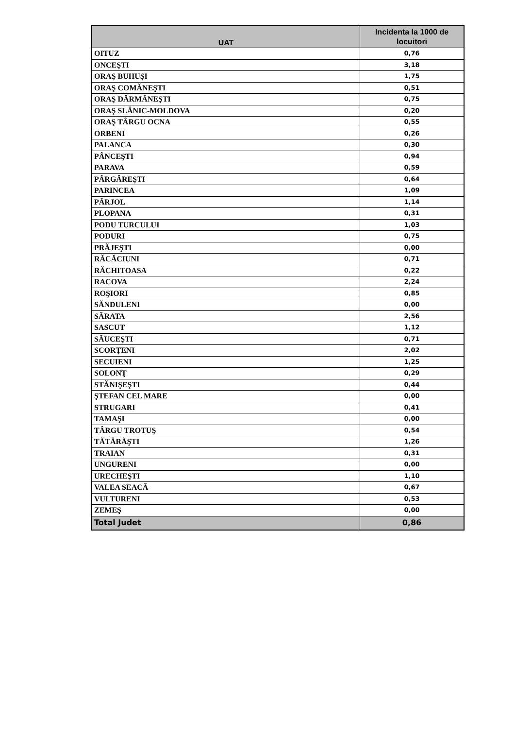| UAT | Incidenta la 1000 de locuitori |
| --- | --- |
| OITUZ | 0,76 |
| ONCEŞTI | 3,18 |
| ORAŞ BUHUŞI | 1,75 |
| ORAŞ COMĂNEŞTI | 0,51 |
| ORAŞ DĂRMĂNEŞTI | 0,75 |
| ORAŞ SLĂNIC-MOLDOVA | 0,20 |
| ORAŞ TÂRGU OCNA | 0,55 |
| ORBENI | 0,26 |
| PALANCA | 0,30 |
| PÂNCEŞTI | 0,94 |
| PARAVA | 0,59 |
| PÂRGĂREŞTI | 0,64 |
| PARINCEA | 1,09 |
| PÂRJOL | 1,14 |
| PLOPANA | 0,31 |
| PODU TURCULUI | 1,03 |
| PODURI | 0,75 |
| PRĂJEŞTI | 0,00 |
| RĂCĂCIUNI | 0,71 |
| RĂCHITOASA | 0,22 |
| RACOVA | 2,24 |
| ROŞIORI | 0,85 |
| SĂNDULENI | 0,00 |
| SĂRATA | 2,56 |
| SASCUT | 1,12 |
| SĂUCEŞTI | 0,71 |
| SCORŢENI | 2,02 |
| SECUIENI | 1,25 |
| SOLONŢ | 0,29 |
| STĂNIŞEŞTI | 0,44 |
| ŞTEFAN CEL MARE | 0,00 |
| STRUGARI | 0,41 |
| TAMAŞI | 0,00 |
| TÂRGU TROTUŞ | 0,54 |
| TĂTĂRĂŞTI | 1,26 |
| TRAIAN | 0,31 |
| UNGURENI | 0,00 |
| URECHEŞTI | 1,10 |
| VALEA SEACĂ | 0,67 |
| VULTURENI | 0,53 |
| ZEMEŞ | 0,00 |
| Total Judet | 0,86 |